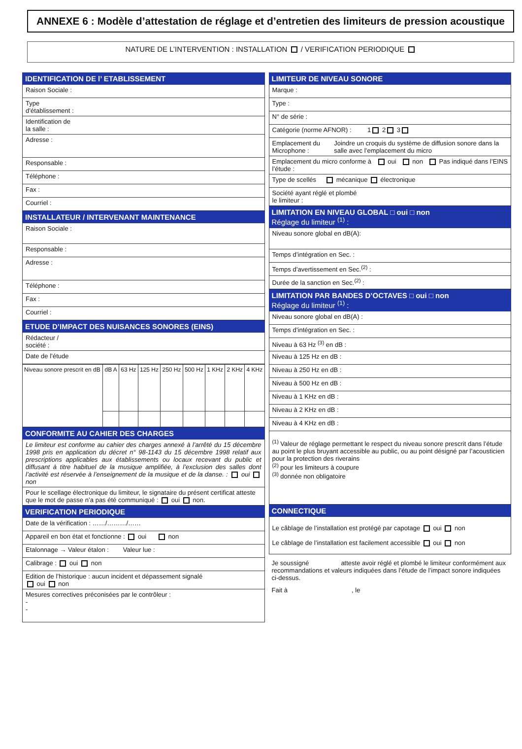ANNEXE 6 : Modèle d’attestation de réglage et d’entretien des limiteurs de pression acoustique
NATURE DE L’INTERVENTION : INSTALLATION / VERIFICATION PERIODIQUE
IDENTIFICATION DE l’ ETABLISSEMENT
Raison Sociale :
Type
d’établissement :
Identification de
la salle :
Adresse :
Responsable :
Téléphone :
Fax :
Courriel :
INSTALLATEUR / INTERVENANT MAINTENANCE
Raison Sociale :
Responsable :
Adresse :
Téléphone :
Fax :
Courriel :
ETUDE D’IMPACT DES NUISANCES SONORES (EINS)
Rédacteur /
société :
Date de l’étude
| Niveau sonore prescrit en dB | dB A | 63 Hz | 125 Hz | 250 Hz | 500 Hz | 1 KHz | 2 KHz | 4 KHz |
CONFORMITE AU CAHIER DES CHARGES
Le limiteur est conforme au cahier des charges annexé à l’arrêté du 15 décembre 1998 pris en application du décret n° 98-1143 du 15 décembre 1998 relatif aux prescriptions applicables aux établissements ou locaux recevant du public et diffusant à titre habituel de la musique amplifiée, à l’exclusion des salles dont l’activité est réservée à l’enseignement de la musique et de la danse. : oui non
Pour le scellage électronique du limiteur, le signataire du présent certificat atteste que le mot de passe n’a pas été communiqué : oui non.
VERIFICATION PERIODIQUE
Date de la vérification : ……/………/……
Appareil en bon état et fonctionne : oui non
Etalonnage → Valeur étalon : Valeur lue :
Calibrage : oui non
Edition de l’historique : aucun incident et dépassement signalé
oui non
Mesures correctives préconisées par le contrôleur :
-
-
LIMITEUR DE NIVEAU SONORE
Marque :
Type :
N° de série :
Catégorie (norme AFNOR) : 1 2 3
Emplacement du Microphone : Joindre un croquis du système de diffusion sonore dans la salle avec l’emplacement du micro
Emplacement du micro conforme à l’étude : oui non Pas indiqué dans l’EINS
Type de scellés mécanique électronique
Société ayant réglé et plombé
le limiteur :
LIMITATION EN NIVEAU GLOBAL □ oui □ non
Réglage du limiteur <sup>(1)</sup> :
Niveau sonore global en dB(A):
Temps d’intégration en Sec. :
Temps d’avertissement en Sec.<sup>(2)</sup> :
Durée de la sanction en Sec.<sup>(2)</sup> :
LIMITATION PAR BANDES D’OCTAVES □ oui □ non
Réglage du limiteur <sup>(1)</sup> :
Niveau sonore global en dB(A) :
Temps d’intégration en Sec. :
Niveau à 63 Hz <sup>(3)</sup> en dB :
Niveau à 125 Hz en dB :
Niveau à 250 Hz en dB :
Niveau à 500 Hz en dB :
Niveau à 1 KHz en dB :
Niveau à 2 KHz en dB :
Niveau à 4 KHz en dB :
<sup>(1)</sup> Valeur de réglage permettant le respect du niveau sonore prescrit dans l’étude au point le plus bruyant accessible au public, ou au point désigné par l’acousticien pour la protection des riverains
<sup>(2)</sup> pour les limiteurs à coupure
<sup>(3)</sup> donnée non obligatoire
CONNECTIQUE
Le câblage de l’installation est protégé par capotage oui non
Le câblage de l’installation est facilement accessible oui non
Je soussigné atteste avoir réglé et plombé le limiteur conformément aux recommandations et valeurs indiquées dans l’étude de l’impact sonore indiquées ci-dessus.
Fait à , le